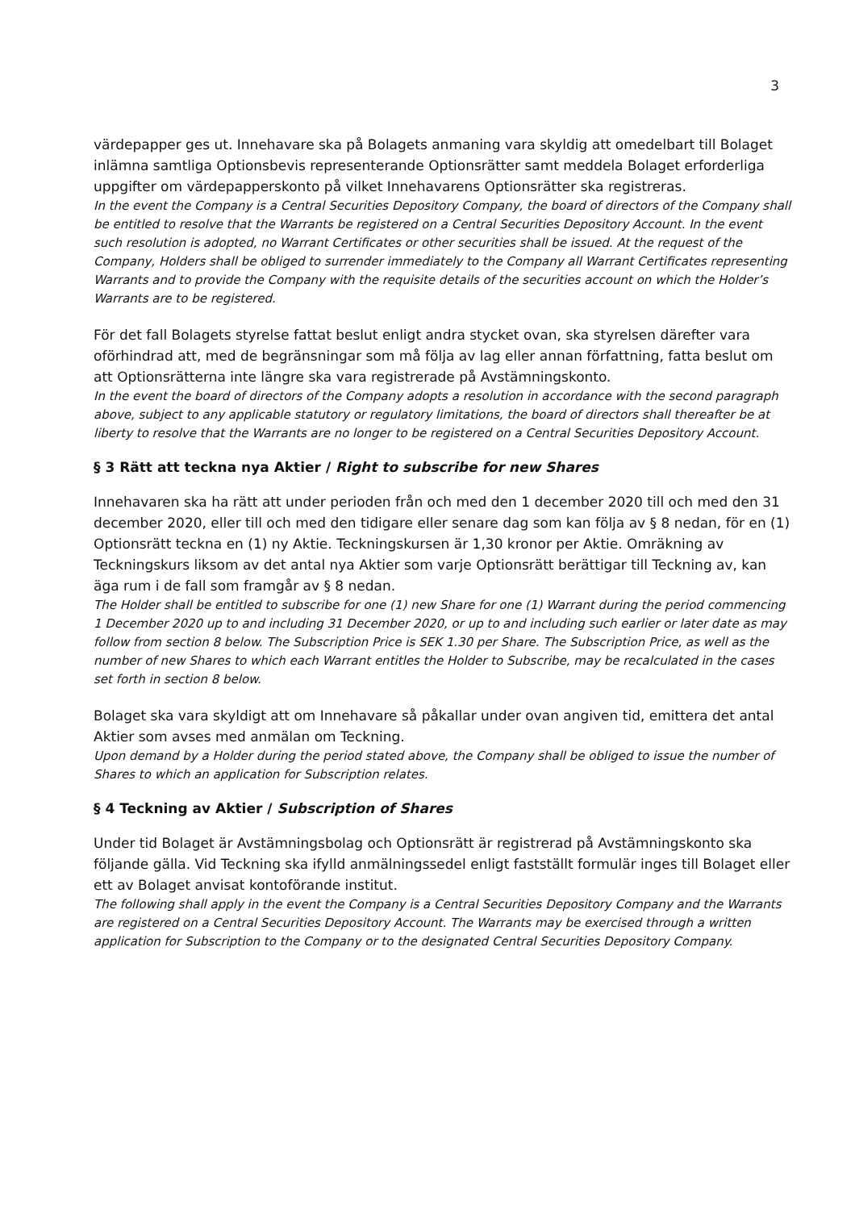3
värdepapper ges ut. Innehavare ska på Bolagets anmaning vara skyldig att omedelbart till Bolaget inlämna samtliga Optionsbevis representerande Optionsrätter samt meddela Bolaget erforderliga uppgifter om värdepapperskonto på vilket Innehavarens Optionsrätter ska registreras.
In the event the Company is a Central Securities Depository Company, the board of directors of the Company shall be entitled to resolve that the Warrants be registered on a Central Securities Depository Account. In the event such resolution is adopted, no Warrant Certificates or other securities shall be issued. At the request of the Company, Holders shall be obliged to surrender immediately to the Company all Warrant Certificates representing Warrants and to provide the Company with the requisite details of the securities account on which the Holder’s Warrants are to be registered.
För det fall Bolagets styrelse fattat beslut enligt andra stycket ovan, ska styrelsen därefter vara oförhindrad att, med de begränsningar som må följa av lag eller annan författning, fatta beslut om att Optionsrätterna inte längre ska vara registrerade på Avstämningskonto.
In the event the board of directors of the Company adopts a resolution in accordance with the second paragraph above, subject to any applicable statutory or regulatory limitations, the board of directors shall thereafter be at liberty to resolve that the Warrants are no longer to be registered on a Central Securities Depository Account.
§ 3 Rätt att teckna nya Aktier / Right to subscribe for new Shares
Innehavaren ska ha rätt att under perioden från och med den 1 december 2020 till och med den 31 december 2020, eller till och med den tidigare eller senare dag som kan följa av § 8 nedan, för en (1) Optionsrätt teckna en (1) ny Aktie. Teckningskursen är 1,30 kronor per Aktie. Omräkning av Teckningskurs liksom av det antal nya Aktier som varje Optionsrätt berättigar till Teckning av, kan äga rum i de fall som framgår av § 8 nedan.
The Holder shall be entitled to subscribe for one (1) new Share for one (1) Warrant during the period commencing 1 December 2020 up to and including 31 December 2020, or up to and including such earlier or later date as may follow from section 8 below. The Subscription Price is SEK 1.30 per Share. The Subscription Price, as well as the number of new Shares to which each Warrant entitles the Holder to Subscribe, may be recalculated in the cases set forth in section 8 below.
Bolaget ska vara skyldigt att om Innehavare så påkallar under ovan angiven tid, emittera det antal Aktier som avses med anmälan om Teckning.
Upon demand by a Holder during the period stated above, the Company shall be obliged to issue the number of Shares to which an application for Subscription relates.
§ 4 Teckning av Aktier / Subscription of Shares
Under tid Bolaget är Avstämningsbolag och Optionsrätt är registrerad på Avstämningskonto ska följande gälla. Vid Teckning ska ifylld anmälningssedel enligt fastställt formulär inges till Bolaget eller ett av Bolaget anvisat kontoförande institut.
The following shall apply in the event the Company is a Central Securities Depository Company and the Warrants are registered on a Central Securities Depository Account. The Warrants may be exercised through a written application for Subscription to the Company or to the designated Central Securities Depository Company.